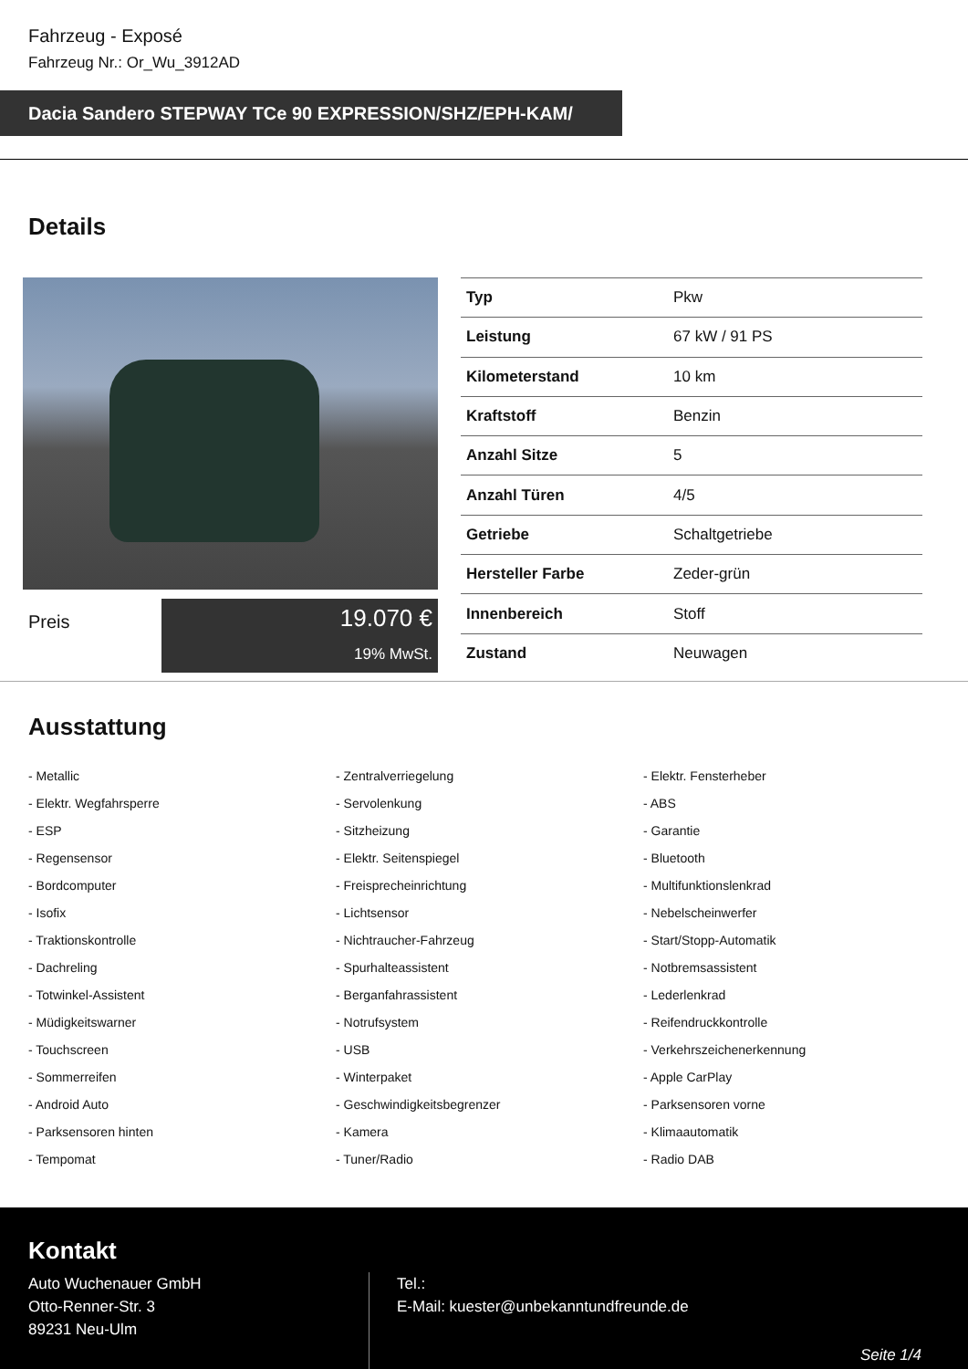Fahrzeug - Exposé
Fahrzeug Nr.: Or_Wu_3912AD
Dacia Sandero STEPWAY TCe 90 EXPRESSION/SHZ/EPH-KAM/
Details
Preis
19.070 €
19% MwSt.
| Typ | Pkw |
| Leistung | 67 kW / 91 PS |
| Kilometerstand | 10 km |
| Kraftstoff | Benzin |
| Anzahl Sitze | 5 |
| Anzahl Türen | 4/5 |
| Getriebe | Schaltgetriebe |
| Hersteller Farbe | Zeder-grün |
| Innenbereich | Stoff |
| Zustand | Neuwagen |
Ausstattung
- Metallic
- Zentralverriegelung
- Elektr. Fensterheber
- Elektr. Wegfahrsperre
- Servolenkung
- ABS
- ESP
- Sitzheizung
- Garantie
- Regensensor
- Elektr. Seitenspiegel
- Bluetooth
- Bordcomputer
- Freisprecheinrichtung
- Multifunktionslenkrad
- Isofix
- Lichtsensor
- Nebelscheinwerfer
- Traktionskontrolle
- Nichtraucher-Fahrzeug
- Start/Stopp-Automatik
- Dachreling
- Spurhalteassistent
- Notbremsassistent
- Totwinkel-Assistent
- Berganfahrassistent
- Lederlenkrad
- Müdigkeitswarner
- Notrufsystem
- Reifendruckkontrolle
- Touchscreen
- USB
- Verkehrszeichenerkennung
- Sommerreifen
- Winterpaket
- Apple CarPlay
- Android Auto
- Geschwindigkeitsbegrenzer
- Parksensoren vorne
- Parksensoren hinten
- Kamera
- Klimaautomatik
- Tempomat
- Tuner/Radio
- Radio DAB
Kontakt
Auto Wuchenauer GmbH
Otto-Renner-Str. 3
89231 Neu-Ulm
Tel.:
E-Mail: kuester@unbekanntundfreunde.de
Seite 1/4